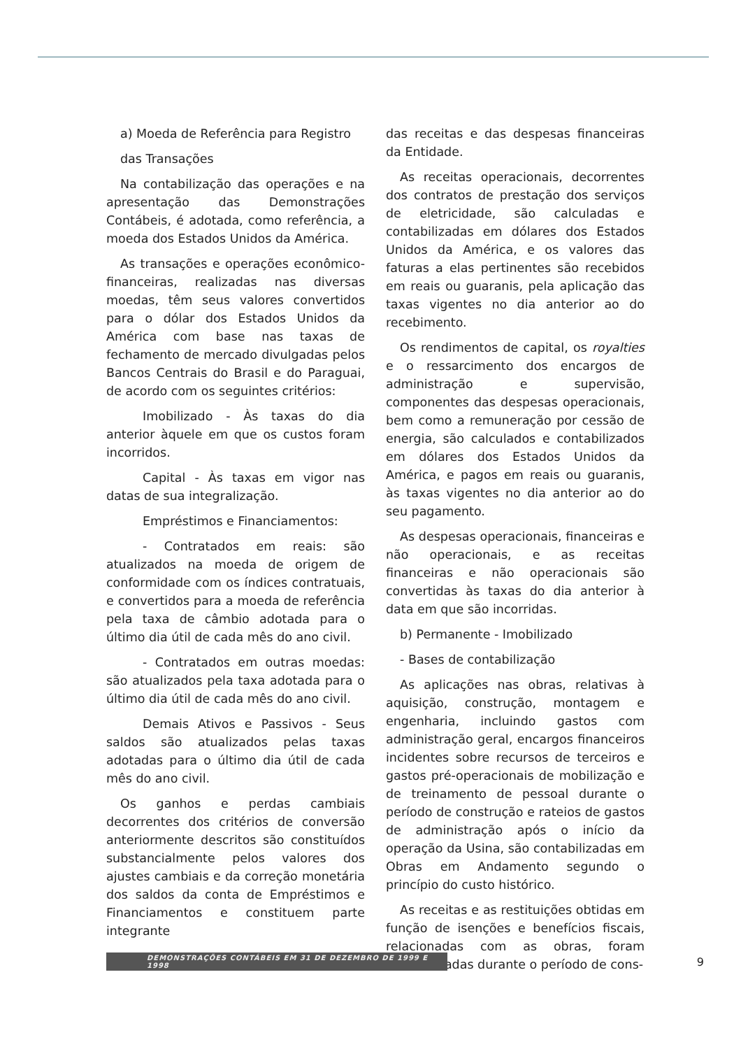a) Moeda de Referência para Registro
das Transações
Na contabilização das operações e na apresentação das Demonstrações Contábeis, é adotada, como referência, a moeda dos Estados Unidos da América.
As transações e operações econômico-financeiras, realizadas nas diversas moedas, têm seus valores convertidos para o dólar dos Estados Unidos da América com base nas taxas de fechamento de mercado divulgadas pelos Bancos Centrais do Brasil e do Paraguai, de acordo com os seguintes critérios:
Imobilizado - Às taxas do dia anterior àquele em que os custos foram incorridos.
Capital - Às taxas em vigor nas datas de sua integralização.
Empréstimos e Financiamentos:
- Contratados em reais: são atualizados na moeda de origem de conformidade com os índices contratuais, e convertidos para a moeda de referência pela taxa de câmbio adotada para o último dia útil de cada mês do ano civil.
- Contratados em outras moedas: são atualizados pela taxa adotada para o último dia útil de cada mês do ano civil.
Demais Ativos e Passivos - Seus saldos são atualizados pelas taxas adotadas para o último dia útil de cada mês do ano civil.
Os ganhos e perdas cambiais decorrentes dos critérios de conversão anteriormente descritos são constituídos substancialmente pelos valores dos ajustes cambiais e da correção monetária dos saldos da conta de Empréstimos e Financiamentos e constituem parte integrante
das receitas e das despesas financeiras da Entidade.
As receitas operacionais, decorrentes dos contratos de prestação dos serviços de eletricidade, são calculadas e contabilizadas em dólares dos Estados Unidos da América, e os valores das faturas a elas pertinentes são recebidos em reais ou guaranis, pela aplicação das taxas vigentes no dia anterior ao do recebimento.
Os rendimentos de capital, os royalties e o ressarcimento dos encargos de administração e supervisão, componentes das despesas operacionais, bem como a remuneração por cessão de energia, são calculados e contabilizados em dólares dos Estados Unidos da América, e pagos em reais ou guaranis, às taxas vigentes no dia anterior ao do seu pagamento.
As despesas operacionais, financeiras e não operacionais, e as receitas financeiras e não operacionais são convertidas às taxas do dia anterior à data em que são incorridas.
b) Permanente - Imobilizado
- Bases de contabilização
As aplicações nas obras, relativas à aquisição, construção, montagem e engenharia, incluindo gastos com administração geral, encargos financeiros incidentes sobre recursos de terceiros e gastos pré-operacionais de mobilização e de treinamento de pessoal durante o período de construção e rateios de gastos de administração após o início da operação da Usina, são contabilizadas em Obras em Andamento segundo o princípio do custo histórico.
As receitas e as restituições obtidas em função de isenções e benefícios fiscais, relacionadas com as obras, foram contabilizadas durante o período de cons-
DEMONSTRAÇÕES CONTÁBEIS EM 31 DE DEZEMBRO DE 1999 E 1998
9